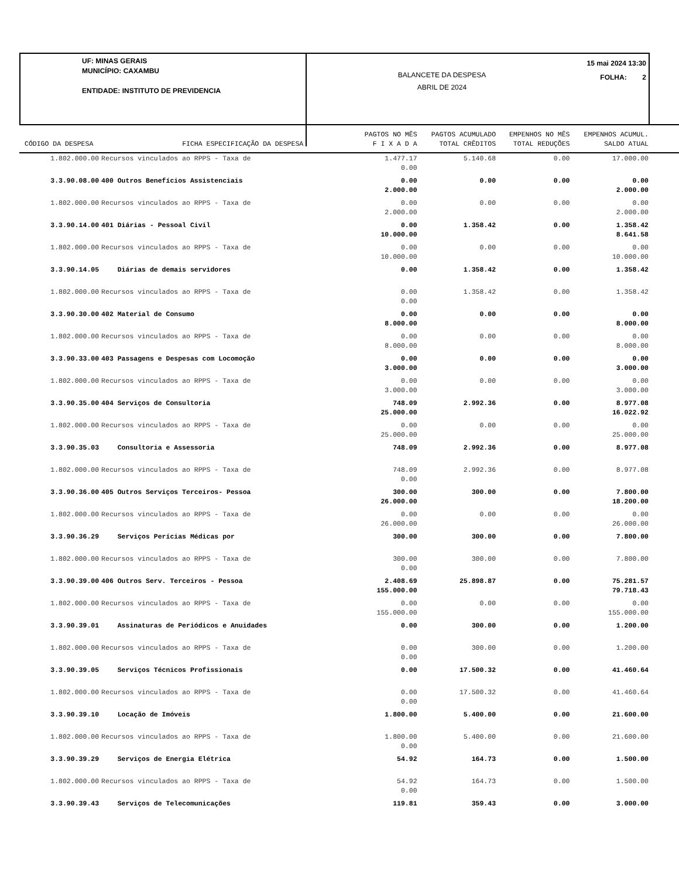UF: MINAS GERAIS
MUNICÍPIO: CAXAMBU
ENTIDADE: INSTITUTO DE PREVIDENCIA
BALANCETE DA DESPESA
ABRIL DE 2024
15 mai 2024 13:30
FOLHA: 2
| CÓDIGO DA DESPESA FICHA ESPECIFICAÇÃO DA DESPESA | | PAGTOS NO MÊS F I X A D A | PAGTOS ACUMULADO TOTAL CRÊDITOS | EMPENHOS NO MÊS TOTAL REDUÇÕES | EMPENHOS ACUMUL. SALDO ATUAL |
| --- | --- | --- | --- | --- | --- |
| 1.802.000.00 | Recursos vinculados ao RPPS - Taxa de | 1.477.17 0.00 | 5.140.68 | 0.00 | 17.000.00 |
| 3.3.90.08.00 | 400 Outros Benefícios Assistenciais | 0.00 2.000.00 | 0.00 | 0.00 | 0.00 2.000.00 |
| 1.802.000.00 | Recursos vinculados ao RPPS - Taxa de | 0.00 2.000.00 | 0.00 | 0.00 | 0.00 2.000.00 |
| 3.3.90.14.00 | 401 Diárias - Pessoal Civil | 0.00 10.000.00 | 1.358.42 | 0.00 | 1.358.42 8.641.58 |
| 1.802.000.00 | Recursos vinculados ao RPPS - Taxa de | 0.00 10.000.00 | 0.00 | 0.00 | 0.00 10.000.00 |
| 3.3.90.14.05 | Diárias de demais servidores | 0.00 | 1.358.42 | 0.00 | 1.358.42 |
| 1.802.000.00 | Recursos vinculados ao RPPS - Taxa de | 0.00 0.00 | 1.358.42 | 0.00 | 1.358.42 |
| 3.3.90.30.00 | 402 Material de Consumo | 0.00 8.000.00 | 0.00 | 0.00 | 0.00 8.000.00 |
| 1.802.000.00 | Recursos vinculados ao RPPS - Taxa de | 0.00 8.000.00 | 0.00 | 0.00 | 0.00 8.000.00 |
| 3.3.90.33.00 | 403 Passagens e Despesas com Locomoção | 0.00 3.000.00 | 0.00 | 0.00 | 0.00 3.000.00 |
| 1.802.000.00 | Recursos vinculados ao RPPS - Taxa de | 0.00 3.000.00 | 0.00 | 0.00 | 0.00 3.000.00 |
| 3.3.90.35.00 | 404 Serviços de Consultoria | 748.09 25.000.00 | 2.992.36 | 0.00 | 8.977.08 16.022.92 |
| 1.802.000.00 | Recursos vinculados ao RPPS - Taxa de | 0.00 25.000.00 | 0.00 | 0.00 | 0.00 25.000.00 |
| 3.3.90.35.03 | Consultoria e Assessoria | 748.09 | 2.992.36 | 0.00 | 8.977.08 |
| 1.802.000.00 | Recursos vinculados ao RPPS - Taxa de | 748.09 0.00 | 2.992.36 | 0.00 | 8.977.08 |
| 3.3.90.36.00 | 405 Outros Serviços Terceiros- Pessoa | 300.00 26.000.00 | 300.00 | 0.00 | 7.800.00 18.200.00 |
| 1.802.000.00 | Recursos vinculados ao RPPS - Taxa de | 0.00 26.000.00 | 0.00 | 0.00 | 0.00 26.000.00 |
| 3.3.90.36.29 | Serviços Perícias Médicas por | 300.00 | 300.00 | 0.00 | 7.800.00 |
| 1.802.000.00 | Recursos vinculados ao RPPS - Taxa de | 300.00 0.00 | 300.00 | 0.00 | 7.800.00 |
| 3.3.90.39.00 | 406 Outros Serv. Terceiros - Pessoa | 2.408.69 155.000.00 | 25.898.87 | 0.00 | 75.281.57 79.718.43 |
| 1.802.000.00 | Recursos vinculados ao RPPS - Taxa de | 0.00 155.000.00 | 0.00 | 0.00 | 0.00 155.000.00 |
| 3.3.90.39.01 | Assinaturas de Periódicos e Anuidades | 0.00 | 300.00 | 0.00 | 1.200.00 |
| 1.802.000.00 | Recursos vinculados ao RPPS - Taxa de | 0.00 0.00 | 300.00 | 0.00 | 1.200.00 |
| 3.3.90.39.05 | Serviços Técnicos Profissionais | 0.00 | 17.500.32 | 0.00 | 41.460.64 |
| 1.802.000.00 | Recursos vinculados ao RPPS - Taxa de | 0.00 0.00 | 17.500.32 | 0.00 | 41.460.64 |
| 3.3.90.39.10 | Locação de Imóveis | 1.800.00 | 5.400.00 | 0.00 | 21.600.00 |
| 1.802.000.00 | Recursos vinculados ao RPPS - Taxa de | 1.800.00 0.00 | 5.400.00 | 0.00 | 21.600.00 |
| 3.3.90.39.29 | Serviços de Energia Elétrica | 54.92 | 164.73 | 0.00 | 1.500.00 |
| 1.802.000.00 | Recursos vinculados ao RPPS - Taxa de | 54.92 0.00 | 164.73 | 0.00 | 1.500.00 |
| 3.3.90.39.43 | Serviços de Telecomunicações | 119.81 | 359.43 | 0.00 | 3.000.00 |